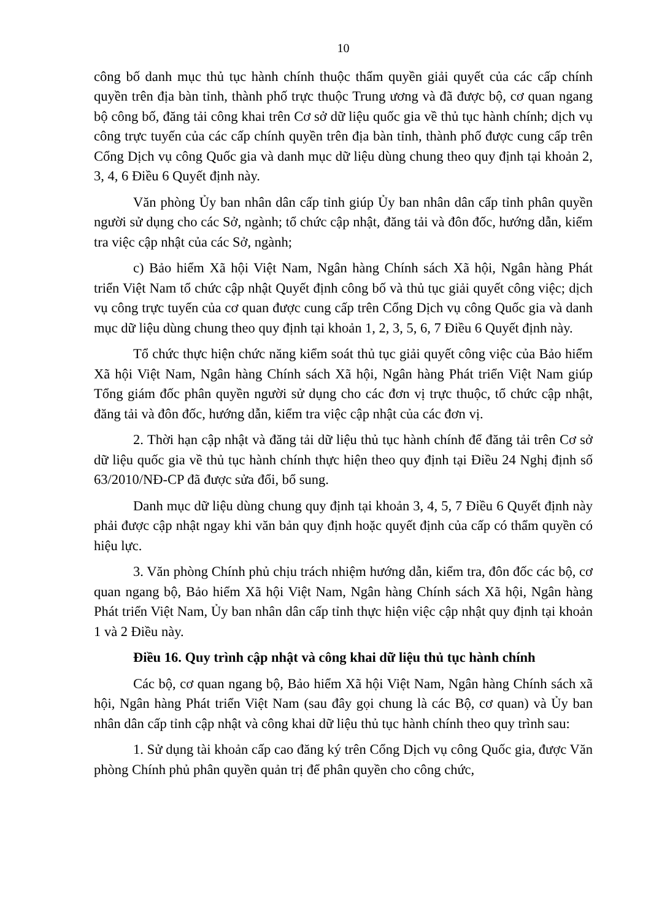10
công bố danh mục thủ tục hành chính thuộc thẩm quyền giải quyết của các cấp chính quyền trên địa bàn tỉnh, thành phố trực thuộc Trung ương và đã được bộ, cơ quan ngang bộ công bố, đăng tải công khai trên Cơ sở dữ liệu quốc gia về thủ tục hành chính; dịch vụ công trực tuyến của các cấp chính quyền trên địa bàn tỉnh, thành phố được cung cấp trên Cổng Dịch vụ công Quốc gia và danh mục dữ liệu dùng chung theo quy định tại khoản 2, 3, 4, 6 Điều 6 Quyết định này.
Văn phòng Ủy ban nhân dân cấp tỉnh giúp Ủy ban nhân dân cấp tỉnh phân quyền người sử dụng cho các Sở, ngành; tổ chức cập nhật, đăng tải và đôn đốc, hướng dẫn, kiểm tra việc cập nhật của các Sở, ngành;
c) Bảo hiểm Xã hội Việt Nam, Ngân hàng Chính sách Xã hội, Ngân hàng Phát triển Việt Nam tổ chức cập nhật Quyết định công bố và thủ tục giải quyết công việc; dịch vụ công trực tuyến của cơ quan được cung cấp trên Cổng Dịch vụ công Quốc gia và danh mục dữ liệu dùng chung theo quy định tại khoản 1, 2, 3, 5, 6, 7 Điều 6 Quyết định này.
Tổ chức thực hiện chức năng kiểm soát thủ tục giải quyết công việc của Bảo hiểm Xã hội Việt Nam, Ngân hàng Chính sách Xã hội, Ngân hàng Phát triển Việt Nam giúp Tổng giám đốc phân quyền người sử dụng cho các đơn vị trực thuộc, tổ chức cập nhật, đăng tải và đôn đốc, hướng dẫn, kiểm tra việc cập nhật của các đơn vị.
2. Thời hạn cập nhật và đăng tải dữ liệu thủ tục hành chính để đăng tải trên Cơ sở dữ liệu quốc gia về thủ tục hành chính thực hiện theo quy định tại Điều 24 Nghị định số 63/2010/NĐ-CP đã được sửa đổi, bổ sung.
Danh mục dữ liệu dùng chung quy định tại khoản 3, 4, 5, 7 Điều 6 Quyết định này phải được cập nhật ngay khi văn bản quy định hoặc quyết định của cấp có thẩm quyền có hiệu lực.
3. Văn phòng Chính phủ chịu trách nhiệm hướng dẫn, kiểm tra, đôn đốc các bộ, cơ quan ngang bộ, Bảo hiểm Xã hội Việt Nam, Ngân hàng Chính sách Xã hội, Ngân hàng Phát triển Việt Nam, Ủy ban nhân dân cấp tỉnh thực hiện việc cập nhật quy định tại khoản 1 và 2 Điều này.
Điều 16. Quy trình cập nhật và công khai dữ liệu thủ tục hành chính
Các bộ, cơ quan ngang bộ, Bảo hiểm Xã hội Việt Nam, Ngân hàng Chính sách xã hội, Ngân hàng Phát triển Việt Nam (sau đây gọi chung là các Bộ, cơ quan) và Ủy ban nhân dân cấp tỉnh cập nhật và công khai dữ liệu thủ tục hành chính theo quy trình sau:
1. Sử dụng tài khoản cấp cao đăng ký trên Cổng Dịch vụ công Quốc gia, được Văn phòng Chính phủ phân quyền quản trị để phân quyền cho công chức,